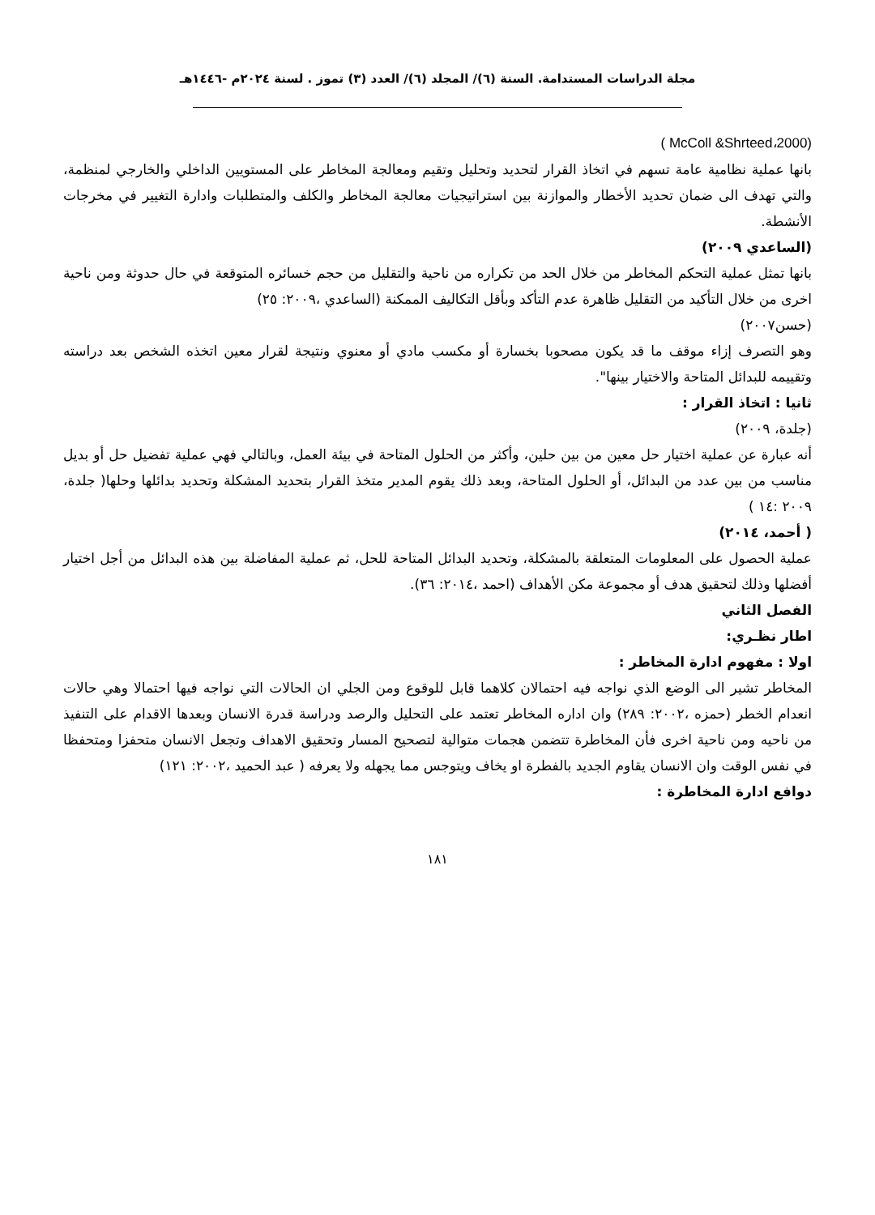مجلة الدراسات المستدامة. السنة (٦)/ المجلد (٦)/ العدد (٣) تموز . لسنة ٢٠٢٤م -١٤٤٦هـ
( McColl &Shrteed،2000)
بانها عملية نظامية عامة تسهم في اتخاذ القرار لتحديد وتحليل وتقيم ومعالجة المخاطر على المستويين الداخلي والخارجي لمنظمة، والتي تهدف الى ضمان تحديد الأخطار والموازنة بين استراتيجيات معالجة المخاطر والكلف والمتطلبات وادارة التغيير في مخرجات الأنشطة.
(الساعدي ٢٠٠٩)
بانها تمثل عملية التحكم المخاطر من خلال الحد من تكراره من ناحية والتقليل من حجم خسائره المتوقعة في حال حدوثة ومن ناحية اخرى من خلال التأكيد من التقليل ظاهرة عدم التأكد وبأقل التكاليف الممكنة (الساعدي ،٢٠٠٩: ٢٥)
(حسن٢٠٠٧)
وهو التصرف إزاء موقف ما قد يكون مصحوبا بخسارة أو مكسب مادي أو معنوي ونتيجة لقرار معين اتخذه الشخص بعد دراسته وتقييمه للبدائل المتاحة والاختيار بينها".
ثانيا : اتخاذ القرار :
(جلدة، ٢٠٠٩)
أنه عبارة عن عملية اختيار حل معين من بين حلين، وأكثر من الحلول المتاحة في بيئة العمل، وبالتالي فهي عملية تفضيل حل أو بديل مناسب من بين عدد من البدائل، أو الحلول المتاحة، وبعد ذلك يقوم المدير متخذ القرار بتحديد المشكلة وتحديد بدائلها وحلها( جلدة، ٢٠٠٩ :١٤ )
( أحمد، ٢٠١٤)
عملية الحصول على المعلومات المتعلقة بالمشكلة، وتحديد البدائل المتاحة للحل، ثم عملية المفاضلة بين هذه البدائل من أجل اختيار أفضلها وذلك لتحقيق هدف أو مجموعة مكن الأهداف (احمد ،٢٠١٤: ٣٦).
الفصل الثاني
اطار نظـري:
اولا : مفهوم ادارة المخاطر :
المخاطر تشير الى الوضع الذي نواجه فيه احتمالان كلاهما قابل للوقوع ومن الجلي ان الحالات التي نواجه فيها احتمالا وهي حالات انعدام الخطر (حمزه ،٢٠٠٢: ٢٨٩) وان اداره المخاطر تعتمد على التحليل والرصد ودراسة قدرة الانسان وبعدها الاقدام على التنفيذ من ناحيه ومن ناحية اخرى فأن المخاطرة تتضمن هجمات متوالية لتصحيح المسار وتحقيق الاهداف وتجعل الانسان متحفزا ومتحفظا في نفس الوقت وان الانسان يقاوم الجديد بالفطرة او يخاف ويتوجس مما يجهله ولا يعرفه ( عبد الحميد ،٢٠٠٢: ١٢١)
دوافع ادارة المخاطرة :
١٨١